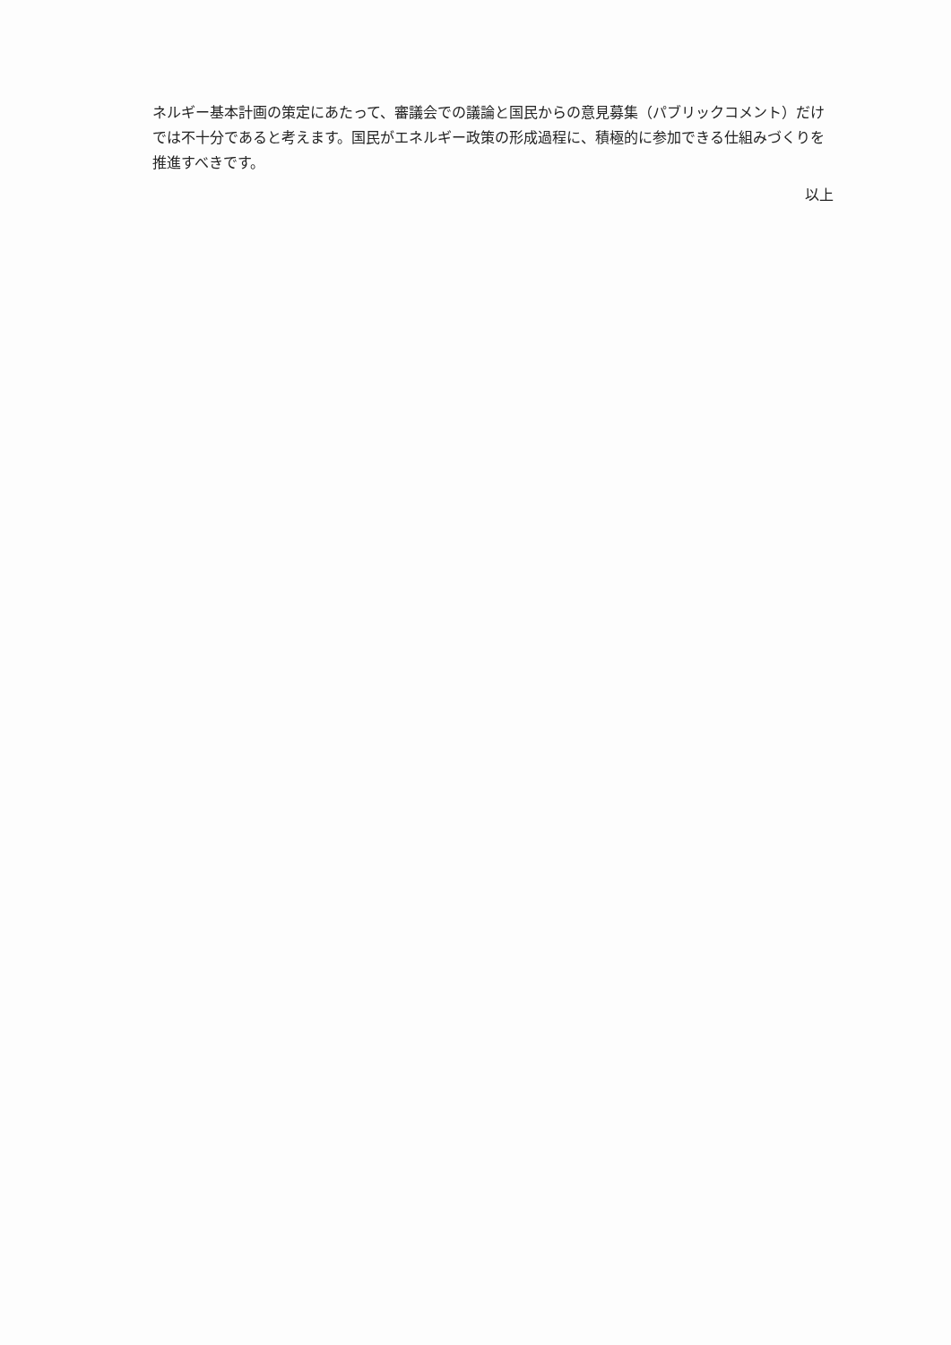ネルギー基本計画の策定にあたって、審議会での議論と国民からの意見募集（パブリックコメント）だけでは不十分であると考えます。国民がエネルギー政策の形成過程に、積極的に参加できる仕組みづくりを推進すべきです。
以上